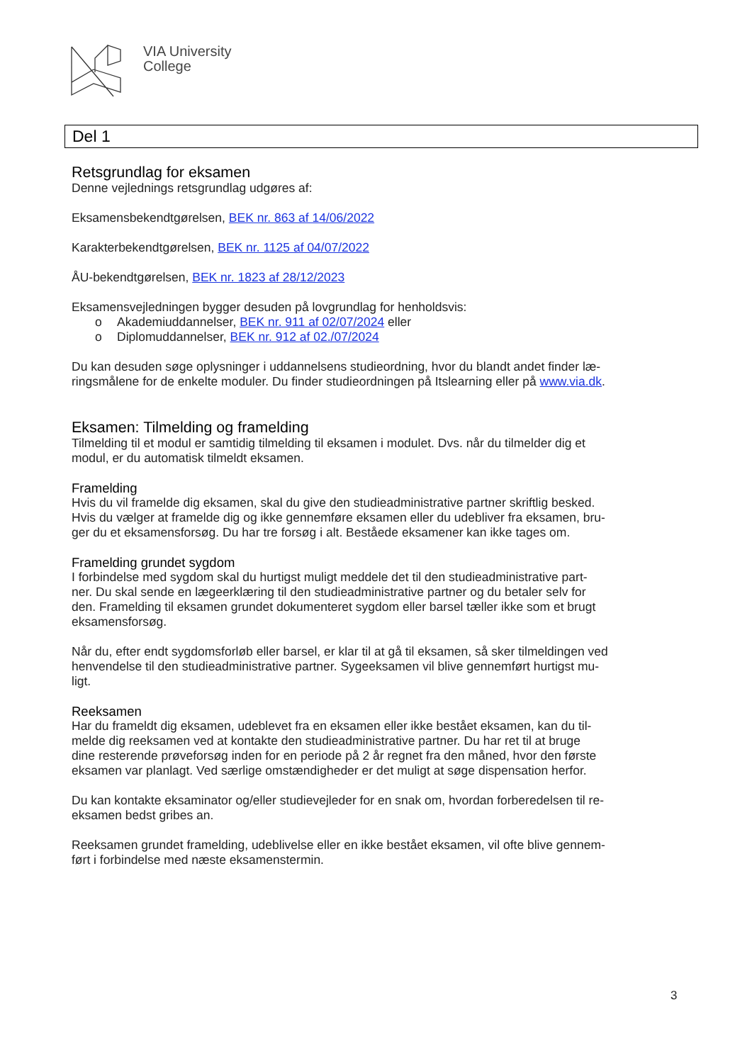VIA University
College
Del 1
Retsgrundlag for eksamen
Denne vejlednings retsgrundlag udgøres af:
Eksamensbekendtgørelsen, BEK nr. 863 af 14/06/2022
Karakterbekendtgørelsen, BEK nr. 1125 af 04/07/2022
ÅU-bekendtgørelsen, BEK nr. 1823 af 28/12/2023
Eksamensvejledningen bygger desuden på lovgrundlag for henholdsvis:
o Akademiuddannelser, BEK nr. 911 af 02/07/2024 eller
o Diplomuddannelser, BEK nr. 912 af 02./07/2024
Du kan desuden søge oplysninger i uddannelsens studieordning, hvor du blandt andet finder læ-
ringsmålene for de enkelte moduler. Du finder studieordningen på Itslearning eller på www.via.dk.
Eksamen: Tilmelding og framelding
Tilmelding til et modul er samtidig tilmelding til eksamen i modulet. Dvs. når du tilmelder dig et
modul, er du automatisk tilmeldt eksamen.
Framelding
Hvis du vil framelde dig eksamen, skal du give den studieadministrative partner skriftlig besked.
Hvis du vælger at framelde dig og ikke gennemføre eksamen eller du udebliver fra eksamen, bru-
ger du et eksamensforsøg. Du har tre forsøg i alt. Beståede eksamener kan ikke tages om.
Framelding grundet sygdom
I forbindelse med sygdom skal du hurtigst muligt meddele det til den studieadministrative part-
ner. Du skal sende en lægeerklæring til den studieadministrative partner og du betaler selv for
den. Framelding til eksamen grundet dokumenteret sygdom eller barsel tæller ikke som et brugt
eksamensforsøg.
Når du, efter endt sygdomsforløb eller barsel, er klar til at gå til eksamen, så sker tilmeldingen ved
henvendelse til den studieadministrative partner. Sygeeksamen vil blive gennemført hurtigst mu-
ligt.
Reeksamen
Har du frameldt dig eksamen, udeblevet fra en eksamen eller ikke bestået eksamen, kan du til-
melde dig reeksamen ved at kontakte den studieadministrative partner. Du har ret til at bruge
dine resterende prøveforsøg inden for en periode på 2 år regnet fra den måned, hvor den første
eksamen var planlagt. Ved særlige omstændigheder er det muligt at søge dispensation herfor.
Du kan kontakte eksaminator og/eller studievejleder for en snak om, hvordan forberedelsen til re-
eksamen bedst gribes an.
Reeksamen grundet framelding, udeblivelse eller en ikke bestået eksamen, vil ofte blive gennem-
ført i forbindelse med næste eksamenstermin.
3